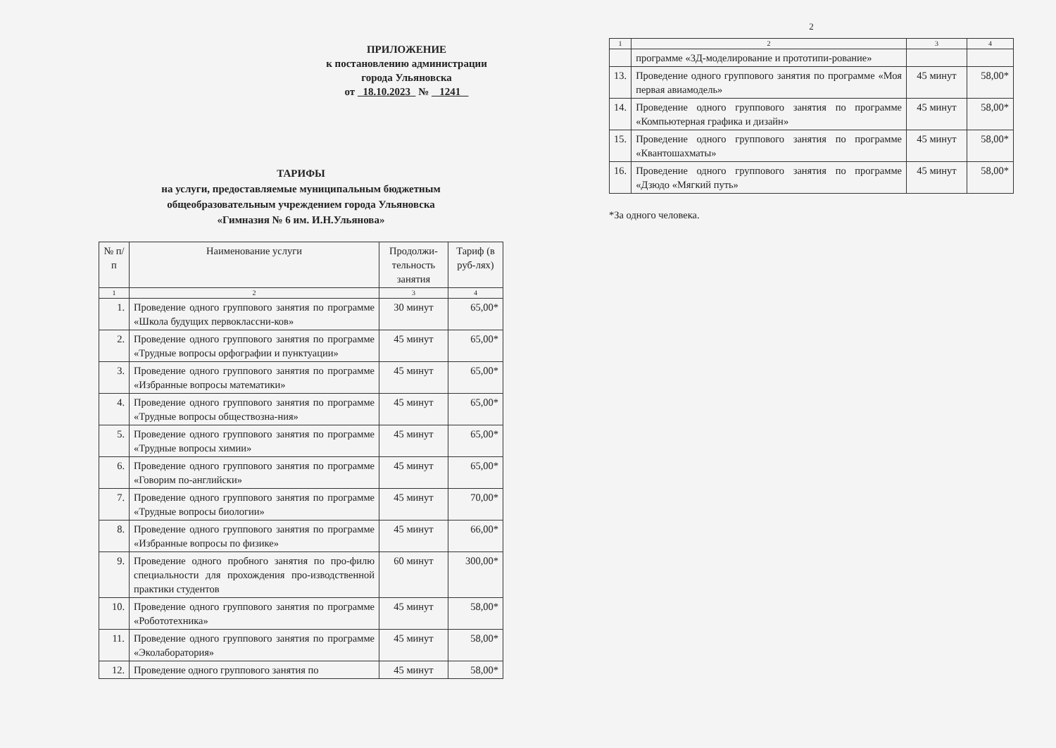ПРИЛОЖЕНИЕ
к постановлению администрации
города Ульяновска
от 18.10.2023 № 1241
ТАРИФЫ
на услуги, предоставляемые муниципальным бюджетным
общеобразовательным учреждением города Ульяновска
«Гимназия № 6 им. И.Н.Ульянова»
| № п/п | Наименование услуги | Продолжи-тельность занятия | Тариф (в руб-лях) |
| --- | --- | --- | --- |
| 1 | 2 | 3 | 4 |
| 1. | Проведение одного группового занятия по программе «Школа будущих первоклассни-ков» | 30 минут | 65,00* |
| 2. | Проведение одного группового занятия по программе «Трудные вопросы орфографии и пунктуации» | 45 минут | 65,00* |
| 3. | Проведение одного группового занятия по программе «Избранные вопросы математики» | 45 минут | 65,00* |
| 4. | Проведение одного группового занятия по программе «Трудные вопросы обществозна-ния» | 45 минут | 65,00* |
| 5. | Проведение одного группового занятия по программе «Трудные вопросы химии» | 45 минут | 65,00* |
| 6. | Проведение одного группового занятия по программе «Говорим по-английски» | 45 минут | 65,00* |
| 7. | Проведение одного группового занятия по программе «Трудные вопросы биологии» | 45 минут | 70,00* |
| 8. | Проведение одного группового занятия по программе «Избранные вопросы по физике» | 45 минут | 66,00* |
| 9. | Проведение одного пробного занятия по про-филю специальности для прохождения про-изводственной практики студентов | 60 минут | 300,00* |
| 10. | Проведение одного группового занятия по программе «Робототехника» | 45 минут | 58,00* |
| 11. | Проведение одного группового занятия по программе «Эколаборатория» | 45 минут | 58,00* |
| 12. | Проведение одного группового занятия по | 45 минут | 58,00* |
2
| 1 | 2 | 3 | 4 |
| | программе «3Д-моделирование и прототипи-рование» | | |
| 13. | Проведение одного группового занятия по программе «Моя первая авиамодель» | 45 минут | 58,00* |
| 14. | Проведение одного группового занятия по программе «Компьютерная графика и дизайн» | 45 минут | 58,00* |
| 15. | Проведение одного группового занятия по программе «Квантошахматы» | 45 минут | 58,00* |
| 16. | Проведение одного группового занятия по программе «Дзюдо «Мягкий путь» | 45 минут | 58,00* |
*За одного человека.